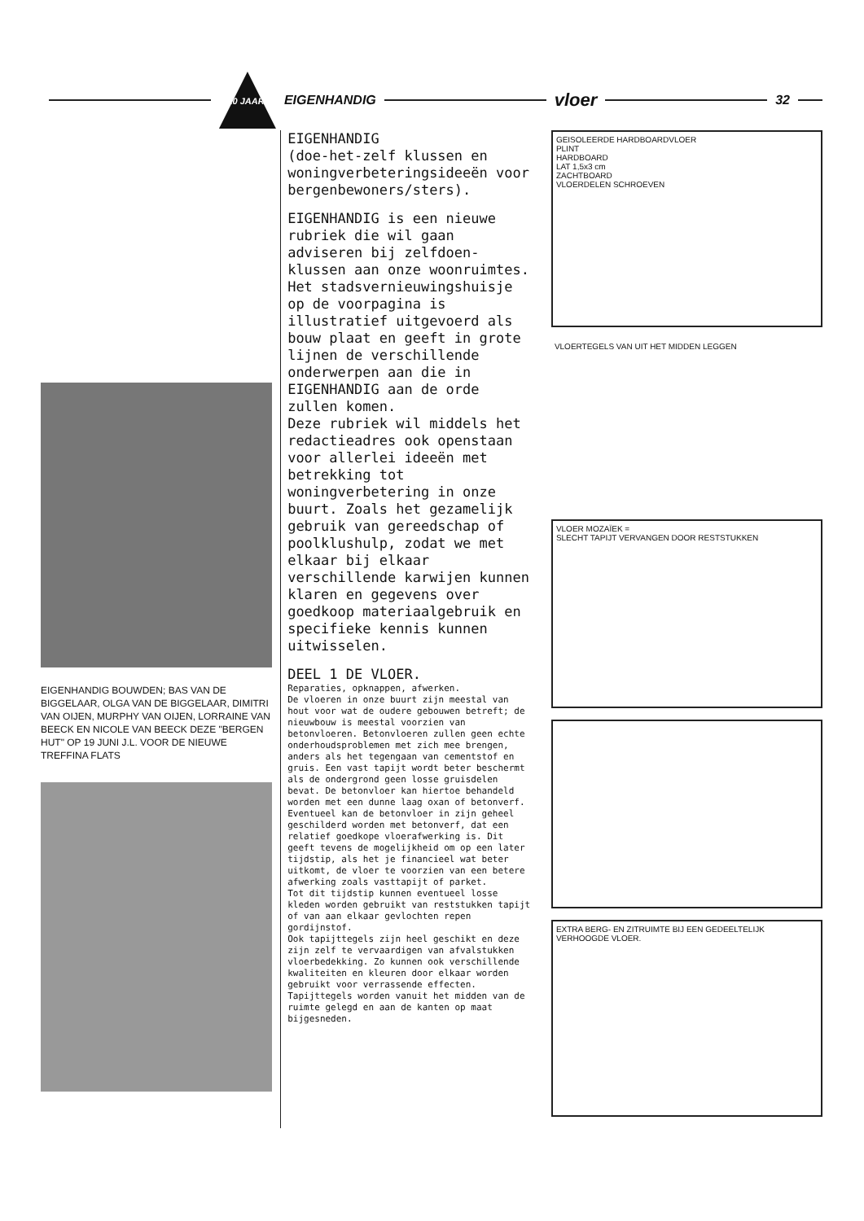10 JAAR!
EIGENHANDIG vloer 32
EIGENHANDIG BOUWDEN; BAS VAN DE BIGGELAAR, OLGA VAN DE BIGGELAAR, DIMITRI VAN OIJEN, MURPHY VAN OIJEN, LORRAINE VAN BEECK EN NICOLE VAN BEECK DEZE "BERGEN HUT" OP 19 JUNI J.L. VOOR DE NIEUWE TREFFINA FLATS
EIGENHANDIG
(doe-het-zelf klussen en woningverbeteringsideeën voor bergenbewoners/sters).
EIGENHANDIG is een nieuwe rubriek die wil gaan adviseren bij zelfdoen-klussen aan onze woonruimtes. Het stadsvernieuwingshuisje op de voorpagina is illustratief uitgevoerd als bouw plaat en geeft in grote lijnen de verschillende onderwerpen aan die in EIGENHANDIG aan de orde zullen komen.
Deze rubriek wil middels het redactieadres ook openstaan voor allerlei ideeën met betrekking tot woningverbetering in onze buurt. Zoals het gezamelijk gebruik van gereedschap of poolklushulp, zodat we met elkaar bij elkaar verschillende karwijen kunnen klaren en gegevens over goedkoop materiaalgebruik en specifieke kennis kunnen uitwisselen.
DEEL 1 DE VLOER.
Reparaties, opknappen, afwerken.
De vloeren in onze buurt zijn meestal van hout voor wat de oudere gebouwen betreft; de nieuwbouw is meestal voorzien van betonvloeren. Betonvloeren zullen geen echte onderhoudsproblemen met zich mee brengen, anders als het tegengaan van cementstof en gruis. Een vast tapijt wordt beter beschermt als de ondergrond geen losse gruisdelen bevat. De betonvloer kan hiertoe behandeld worden met een dunne laag oxan of betonverf.
Eventueel kan de betonvloer in zijn geheel geschilderd worden met betonverf, dat een relatief goedkope vloerafwerking is. Dit geeft tevens de mogelijkheid om op een later tijdstip, als het je financieel wat beter uitkomt, de vloer te voorzien van een betere afwerking zoals vasttapijt of parket.
Tot dit tijdstip kunnen eventueel losse kleden worden gebruikt van reststukken tapijt of van aan elkaar gevlochten repen gordijnstof.
Ook tapijttegels zijn heel geschikt en deze zijn zelf te vervaardigen van afvalstukken vloerbedekking. Zo kunnen ook verschillende kwaliteiten en kleuren door elkaar worden gebruikt voor verrassende effecten.
Tapijttegels worden vanuit het midden van de ruimte gelegd en aan de kanten op maat bijgesneden.
GEISOLEERDE HARDBOARDVLOER
PLINT
HARDBOARD
LAT 1,5x3 cm
ZACHTBOARD
VLOERDELEN SCHROEVEN
VLOERTEGELS VAN UIT HET MIDDEN LEGGEN
VLOER MOZAÏEK =
SLECHT TAPIJT VERVANGEN DOOR RESTSTUKKEN
EXTRA BERG- EN ZITRUIMTE BIJ EEN GEDEELTELIJK VERHOOGDE VLOER.